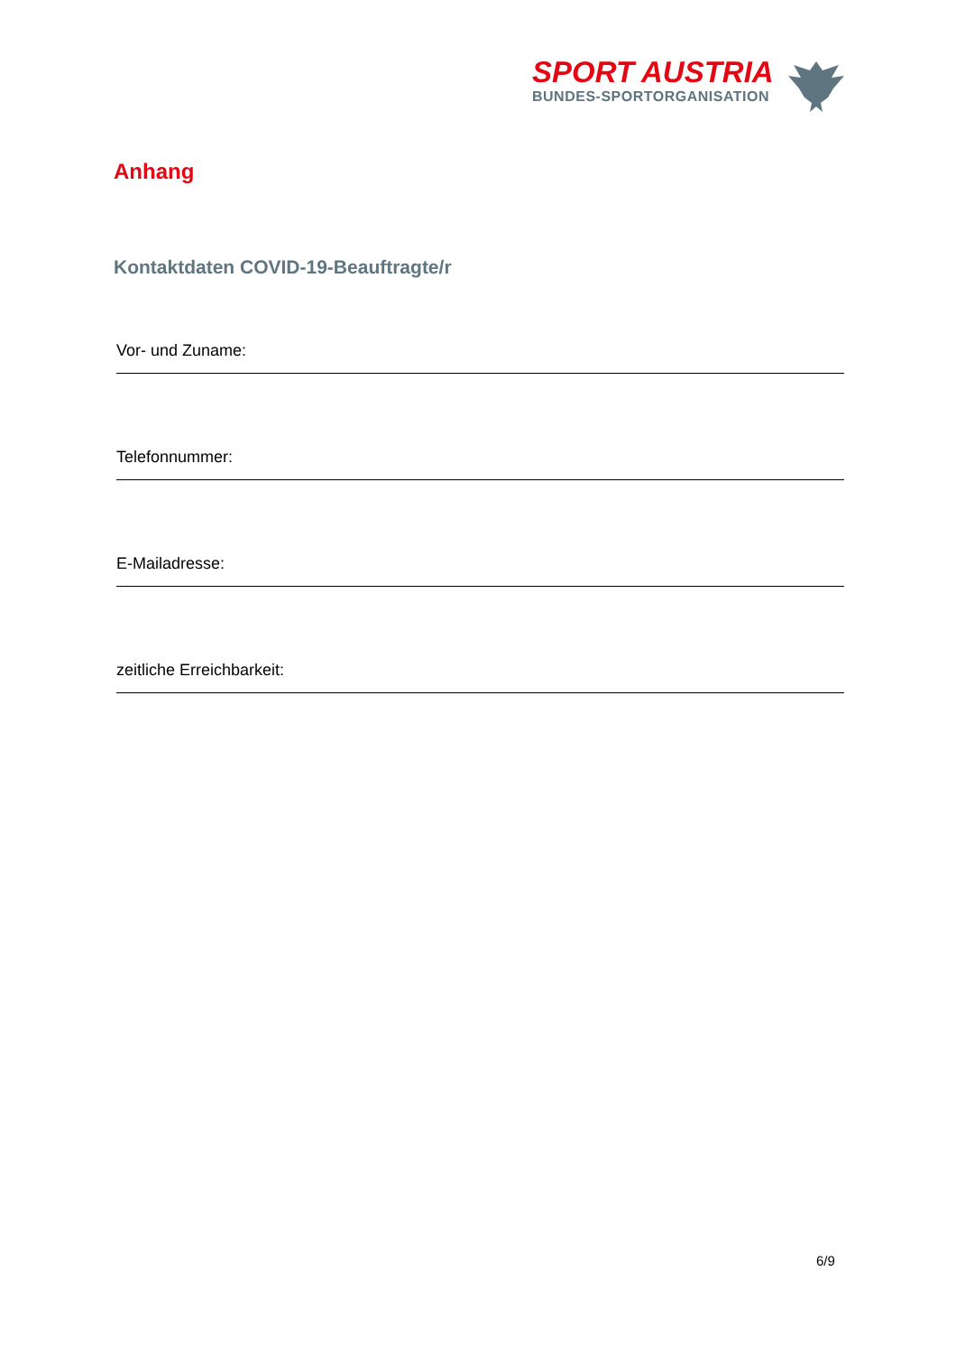SPORT AUSTRIA
BUNDES-SPORTORGANISATION
Anhang
Kontaktdaten COVID-19-Beauftragte/r
Vor- und Zuname:
Telefonnummer:
E-Mailadresse:
zeitliche Erreichbarkeit:
6/9